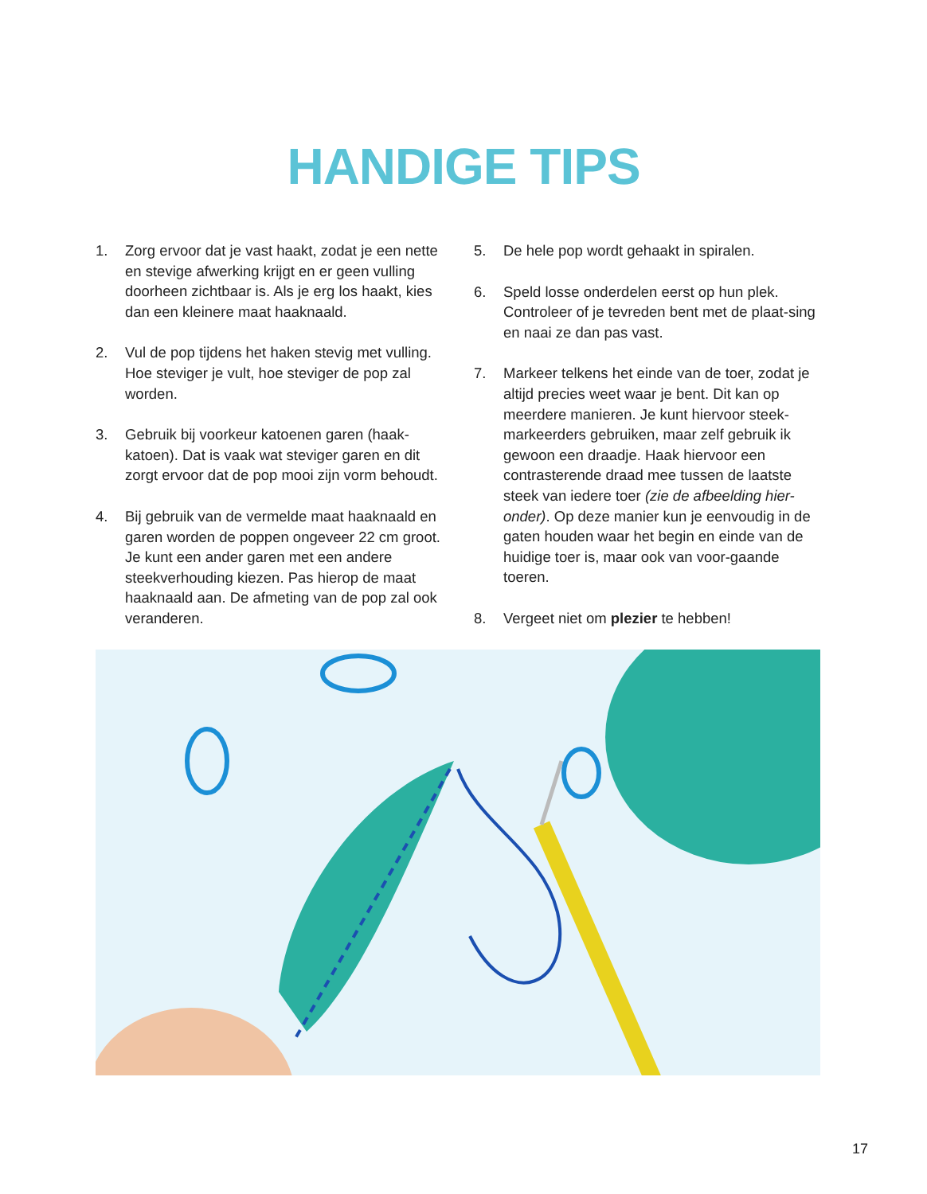HANDIGE TIPS
1. Zorg ervoor dat je vast haakt, zodat je een nette en stevige afwerking krijgt en er geen vulling doorheen zichtbaar is. Als je erg los haakt, kies dan een kleinere maat haaknaald.
2. Vul de pop tijdens het haken stevig met vulling. Hoe steviger je vult, hoe steviger de pop zal worden.
3. Gebruik bij voorkeur katoenen garen (haak-katoen). Dat is vaak wat steviger garen en dit zorgt ervoor dat de pop mooi zijn vorm behoudt.
4. Bij gebruik van de vermelde maat haaknaald en garen worden de poppen ongeveer 22 cm groot. Je kunt een ander garen met een andere steekverhouding kiezen. Pas hierop de maat haaknaald aan. De afmeting van de pop zal ook veranderen.
5. De hele pop wordt gehaakt in spiralen.
6. Speld losse onderdelen eerst op hun plek. Controleer of je tevreden bent met de plaat-sing en naai ze dan pas vast.
7. Markeer telkens het einde van de toer, zodat je altijd precies weet waar je bent. Dit kan op meerdere manieren. Je kunt hiervoor steek-markeerders gebruiken, maar zelf gebruik ik gewoon een draadje. Haak hiervoor een contrasterende draad mee tussen de laatste steek van iedere toer (zie de afbeelding hier-onder). Op deze manier kun je eenvoudig in de gaten houden waar het begin en einde van de huidige toer is, maar ook van voor-gaande toeren.
8. Vergeet niet om plezier te hebben!
17